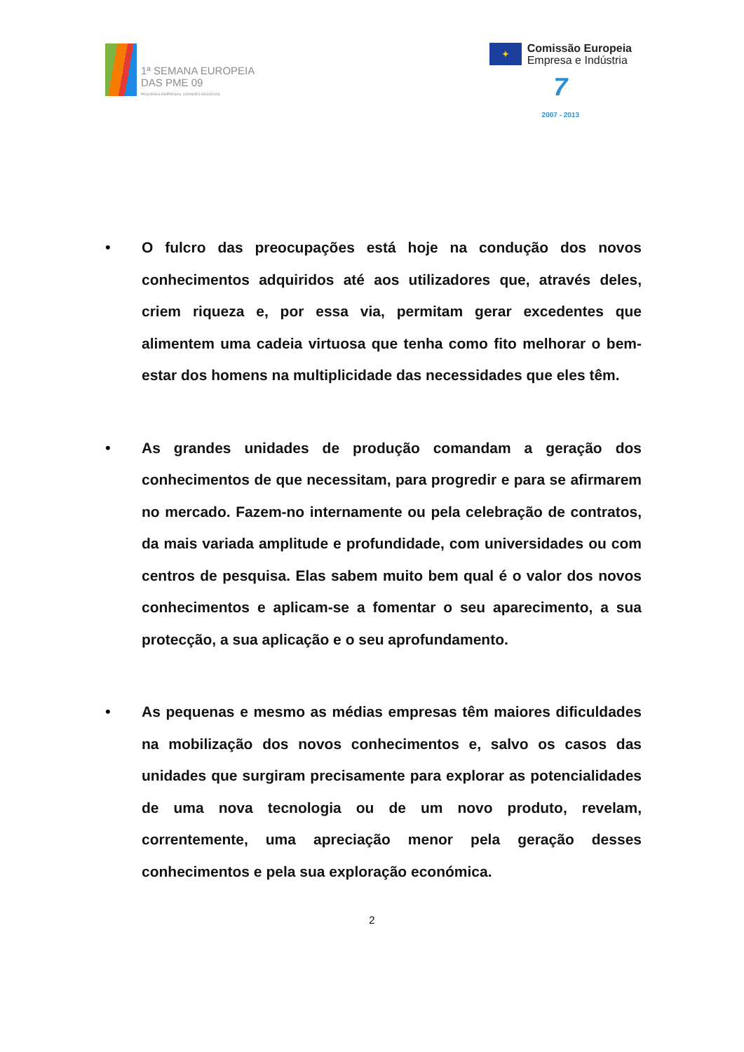1ª SEMANA EUROPEIA
DAS PME 09
PEQUENAS EMPRESAS, GRANDES NEGÓCIOS
✦
Comissão Europeia
Empresa e Indústria
7
2007 - 2013
• O fulcro das preocupações está hoje na condução dos novos conhecimentos adquiridos até aos utilizadores que, através deles, criem riqueza e, por essa via, permitam gerar excedentes que alimentem uma cadeia virtuosa que tenha como fito melhorar o bem-estar dos homens na multiplicidade das necessidades que eles têm.
• As grandes unidades de produção comandam a geração dos conhecimentos de que necessitam, para progredir e para se afirmarem no mercado. Fazem-no internamente ou pela celebração de contratos, da mais variada amplitude e profundidade, com universidades ou com centros de pesquisa. Elas sabem muito bem qual é o valor dos novos conhecimentos e aplicam-se a fomentar o seu aparecimento, a sua protecção, a sua aplicação e o seu aprofundamento.
• As pequenas e mesmo as médias empresas têm maiores dificuldades na mobilização dos novos conhecimentos e, salvo os casos das unidades que surgiram precisamente para explorar as potencialidades de uma nova tecnologia ou de um novo produto, revelam, correntemente, uma apreciação menor pela geração desses conhecimentos e pela sua exploração económica.
2